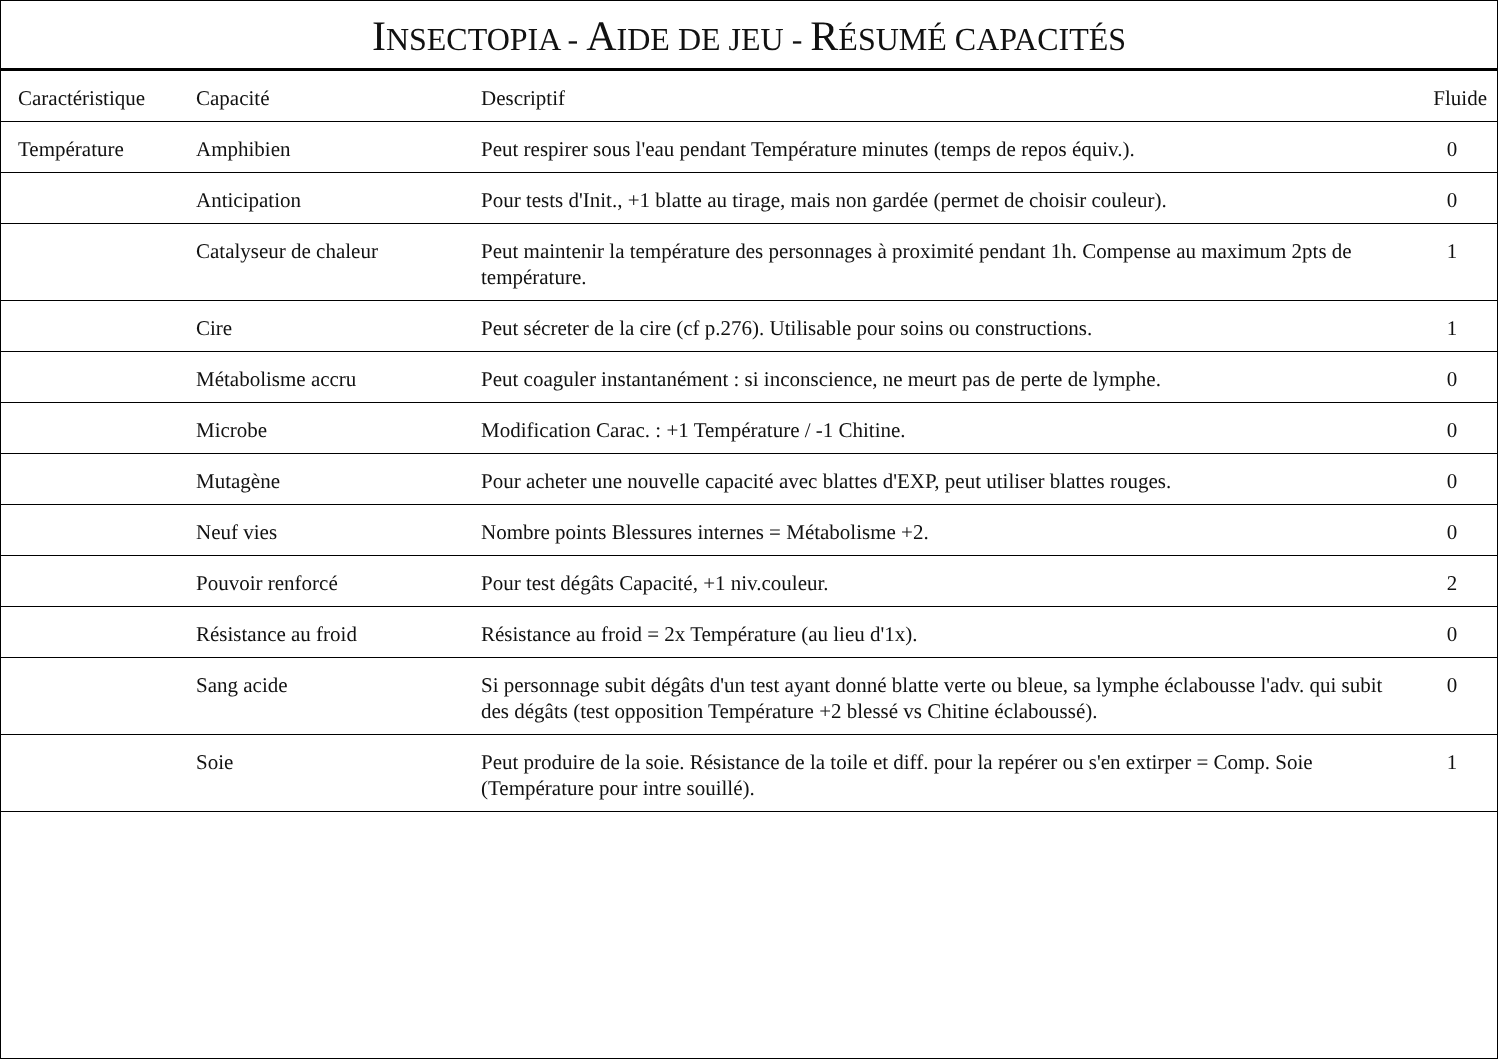INSECTOPIA - AIDE DE JEU - RÉSUMÉ CAPACITÉS
| Caractéristique | Capacité | Descriptif | Fluide |
| --- | --- | --- | --- |
| Température | Amphibien | Peut respirer sous l'eau pendant Température minutes (temps de repos équiv.). | 0 |
| | Anticipation | Pour tests d'Init., +1 blatte au tirage, mais non gardée (permet de choisir couleur). | 0 |
| | Catalyseur de chaleur | Peut maintenir la température des personnages à proximité pendant 1h. Compense au maximum 2pts de température. | 1 |
| | Cire | Peut sécreter de la cire (cf p.276). Utilisable pour soins ou constructions. | 1 |
| | Métabolisme accru | Peut coaguler instantanément : si inconscience, ne meurt pas de perte de lymphe. | 0 |
| | Microbe | Modification Carac. : +1 Température / -1 Chitine. | 0 |
| | Mutagène | Pour acheter une nouvelle capacité avec blattes d'EXP, peut utiliser blattes rouges. | 0 |
| | Neuf vies | Nombre points Blessures internes = Métabolisme +2. | 0 |
| | Pouvoir renforcé | Pour test dégâts Capacité, +1 niv.couleur. | 2 |
| | Résistance au froid | Résistance au froid = 2x Température (au lieu d'1x). | 0 |
| | Sang acide | Si personnage subit dégâts d'un test ayant donné blatte verte ou bleue, sa lymphe éclabousse l'adv. qui subit des dégâts (test opposition Température +2 blessé vs Chitine éclaboussé). | 0 |
| | Soie | Peut produire de la soie. Résistance de la toile et diff. pour la repérer ou s'en extirper = Comp. Soie (Température pour intre souillé). | 1 |